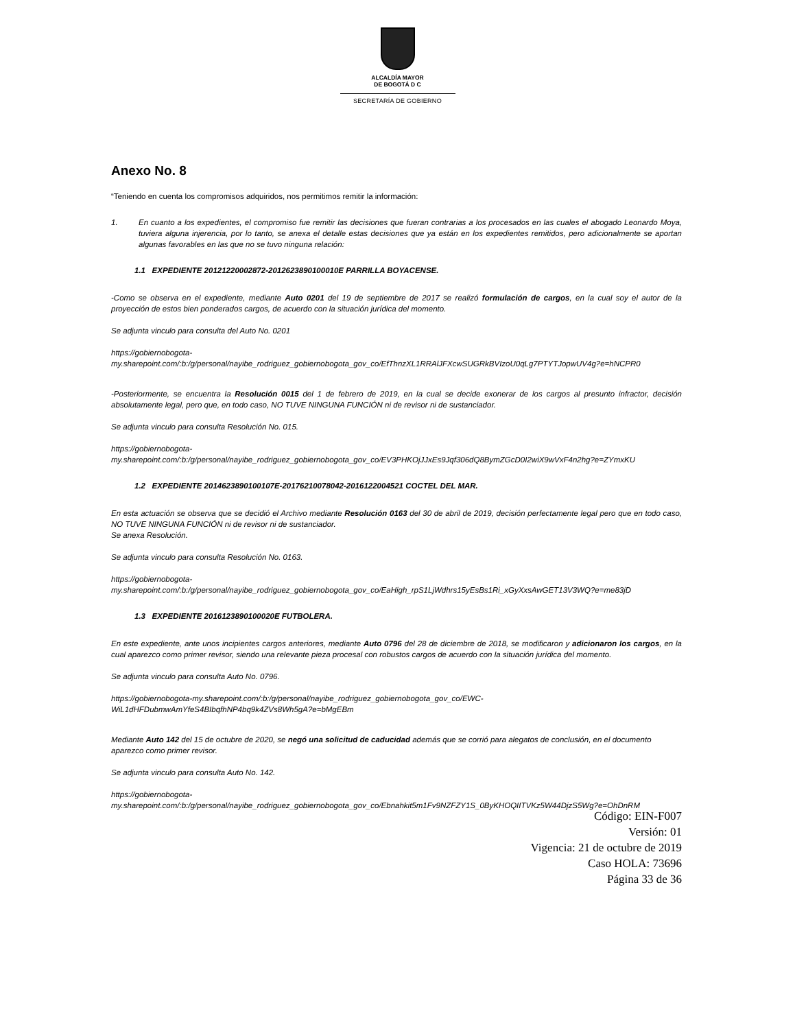ALCALDÍA MAYOR
DE BOGOTÁ D C
SECRETARÍA DE GOBIERNO
Anexo No. 8
“Teniendo en cuenta los compromisos adquiridos, nos permitimos remitir la información:
1. En cuanto a los expedientes, el compromiso fue remitir las decisiones que fueran contrarias a los procesados en las cuales el abogado Leonardo Moya, tuviera alguna injerencia, por lo tanto, se anexa el detalle estas decisiones que ya están en los expedientes remitidos, pero adicionalmente se aportan algunas favorables en las que no se tuvo ninguna relación:
1.1 EXPEDIENTE 20121220002872-2012623890100010E PARRILLA BOYACENSE.
-Como se observa en el expediente, mediante Auto 0201 del 19 de septiembre de 2017 se realizó formulación de cargos, en la cual soy el autor de la proyección de estos bien ponderados cargos, de acuerdo con la situación jurídica del momento.
Se adjunta vinculo para consulta del Auto No. 0201
https://gobiernobogota-
my.sharepoint.com/:b:/g/personal/nayibe_rodriguez_gobiernobogota_gov_co/EfThnzXL1RRAlJFXcwSUGRkBVIzoU0qLg7PTYTJopwUV4g?e=hNCPR0
-Posteriormente, se encuentra la Resolución 0015 del 1 de febrero de 2019, en la cual se decide exonerar de los cargos al presunto infractor, decisión absolutamente legal, pero que, en todo caso, NO TUVE NINGUNA FUNCIÓN ni de revisor ni de sustanciador.
Se adjunta vinculo para consulta Resolución No. 015.
https://gobiernobogota-
my.sharepoint.com/:b:/g/personal/nayibe_rodriguez_gobiernobogota_gov_co/EV3PHKOjJJxEs9Jqf306dQ8BymZGcD0I2wiX9wVxF4n2hg?e=ZYmxKU
1.2 EXPEDIENTE 2014623890100107E-20176210078042-2016122004521 COCTEL DEL MAR.
En esta actuación se observa que se decidió el Archivo mediante Resolución 0163 del 30 de abril de 2019, decisión perfectamente legal pero que en todo caso, NO TUVE NINGUNA FUNCIÓN ni de revisor ni de sustanciador.
Se anexa Resolución.
Se adjunta vinculo para consulta Resolución No. 0163.
https://gobiernobogota-
my.sharepoint.com/:b:/g/personal/nayibe_rodriguez_gobiernobogota_gov_co/EaHigh_rpS1LjWdhrs15yEsBs1Ri_xGyXxsAwGET13V3WQ?e=me83jD
1.3 EXPEDIENTE 2016123890100020E FUTBOLERA.
En este expediente, ante unos incipientes cargos anteriores, mediante Auto 0796 del 28 de diciembre de 2018, se modificaron y adicionaron los cargos, en la cual aparezco como primer revisor, siendo una relevante pieza procesal con robustos cargos de acuerdo con la situación jurídica del momento.
Se adjunta vinculo para consulta Auto No. 0796.
https://gobiernobogota-my.sharepoint.com/:b:/g/personal/nayibe_rodriguez_gobiernobogota_gov_co/EWC-
WiL1dHFDubmwAmYfeS4BIbqfhNP4bq9k4ZVs8Wh5gA?e=bMgEBm
Mediante Auto 142 del 15 de octubre de 2020, se negó una solicitud de caducidad además que se corrió para alegatos de conclusión, en el documento aparezco como primer revisor.
Se adjunta vinculo para consulta Auto No. 142.
https://gobiernobogota-
my.sharepoint.com/:b:/g/personal/nayibe_rodriguez_gobiernobogota_gov_co/Ebnahkit5m1Fv9NZFZY1S_0ByKHOQIITVKz5W44DjzS5Wg?e=OhDnRM
Código: EIN-F007
Versión: 01
Vigencia: 21 de octubre de 2019
Caso HOLA: 73696
Página 33 de 36